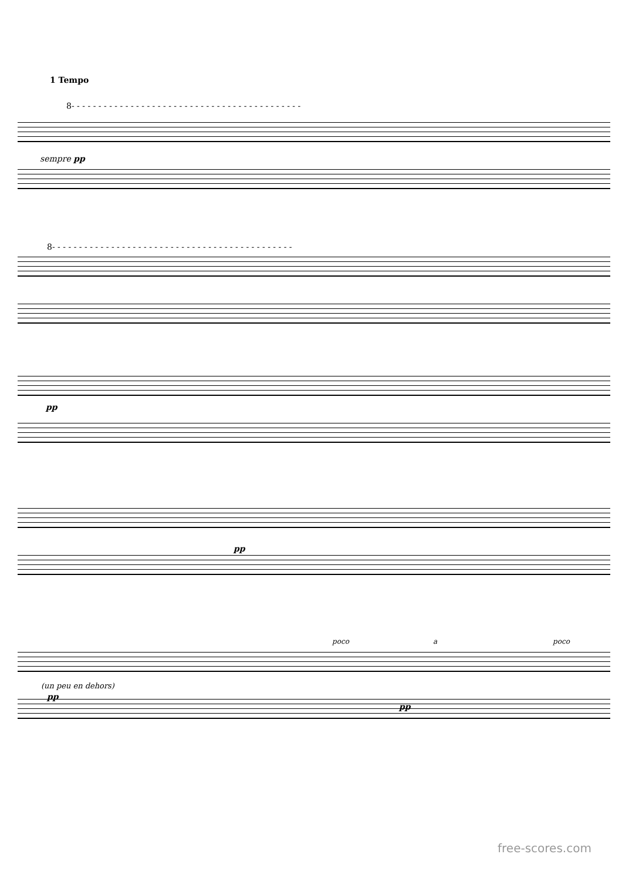1 Tempo
8- - - - - - - - - - - - - - - - - - - - - - - - - - - - - - - - - - - - - - - - - - -
sempre pp
8- - - - - - - - - - - - - - - - - - - - - - - - - - - - - - - - - - - - - - - - - - - - -
pp
pp
poco a poco
(un peu en dehors)
pp
pp
free-scores.com